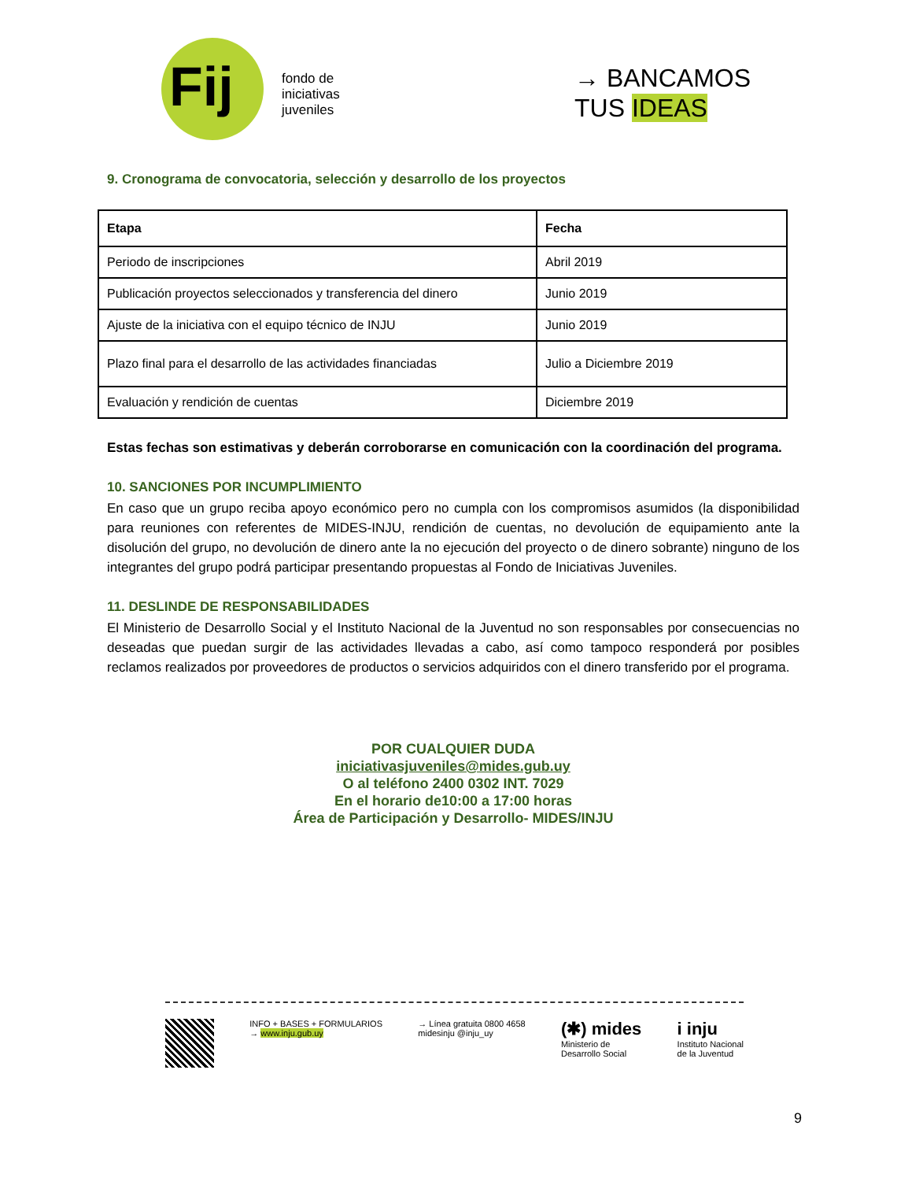Fij
fondo de
iniciativas
juveniles
→ BANCAMOS
TUS IDEAS
9. Cronograma de convocatoria, selección y desarrollo de los proyectos
| Etapa | Fecha |
| --- | --- |
| Periodo de inscripciones | Abril 2019 |
| Publicación proyectos seleccionados y transferencia del dinero | Junio 2019 |
| Ajuste de la iniciativa con el equipo técnico de INJU | Junio 2019 |
| Plazo final para el desarrollo de las actividades financiadas | Julio a Diciembre 2019 |
| Evaluación y rendición de cuentas | Diciembre 2019 |
Estas fechas son estimativas y deberán corroborarse en comunicación con la coordinación del programa.
10. SANCIONES POR INCUMPLIMIENTO
En caso que un grupo reciba apoyo económico pero no cumpla con los compromisos asumidos (la disponibilidad para reuniones con referentes de MIDES-INJU, rendición de cuentas, no devolución de equipamiento ante la disolución del grupo, no devolución de dinero ante la no ejecución del proyecto o de dinero sobrante) ninguno de los integrantes del grupo podrá participar presentando propuestas al Fondo de Iniciativas Juveniles.
11. DESLINDE DE RESPONSABILIDADES
El Ministerio de Desarrollo Social y el Instituto Nacional de la Juventud no son responsables por consecuencias no deseadas que puedan surgir de las actividades llevadas a cabo, así como tampoco responderá por posibles reclamos realizados por proveedores de productos o servicios adquiridos con el dinero transferido por el programa.
POR CUALQUIER DUDA
iniciativasjuveniles@mides.gub.uy
O al teléfono 2400 0302 INT. 7029
En el horario de10:00 a 17:00 horas
Área de Participación y Desarrollo- MIDES/INJU
INFO + BASES + FORMULARIOS
→ www.inju.gub.uy
→ Línea gratuita 0800 4658
midesinju @inju_uy
(✱) mides
Ministerio de
Desarrollo Social
i inju
Instituto Nacional
de la Juventud
9